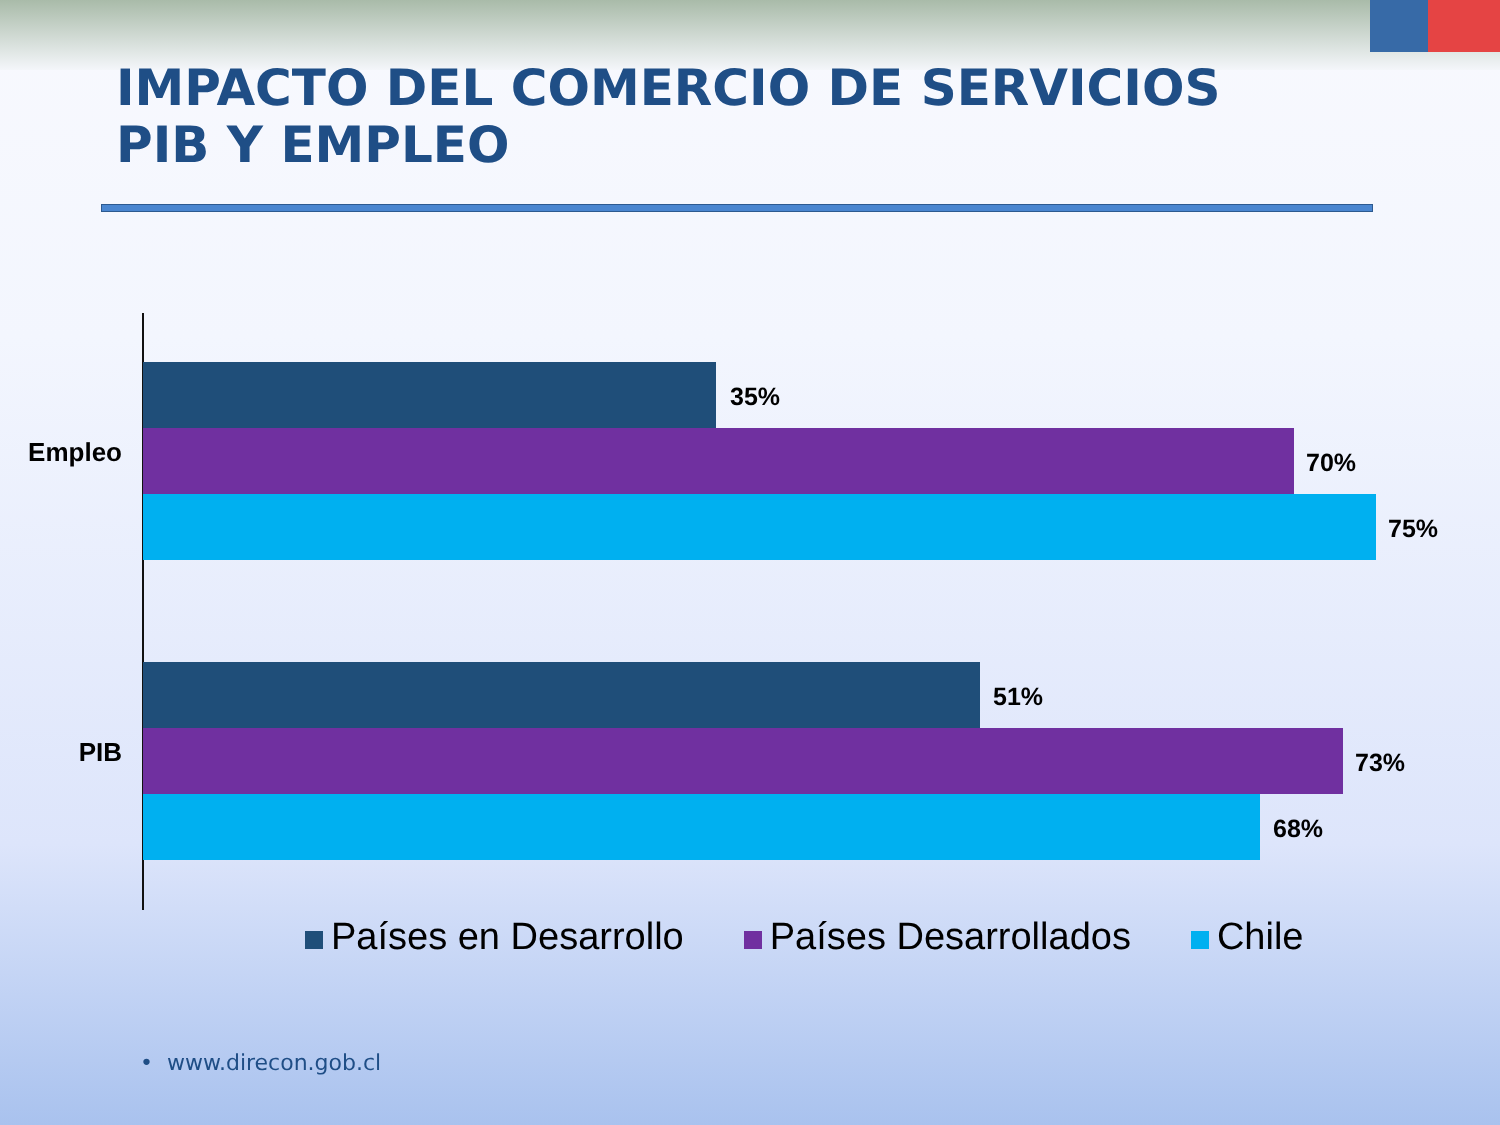IMPACTO DEL COMERCIO DE SERVICIOS
PIB Y EMPLEO
Empleo
35%
70%
75%
PIB
51%
73%
68%
Países en Desarrollo Países Desarrollados Chile
• www.direcon.gob.cl